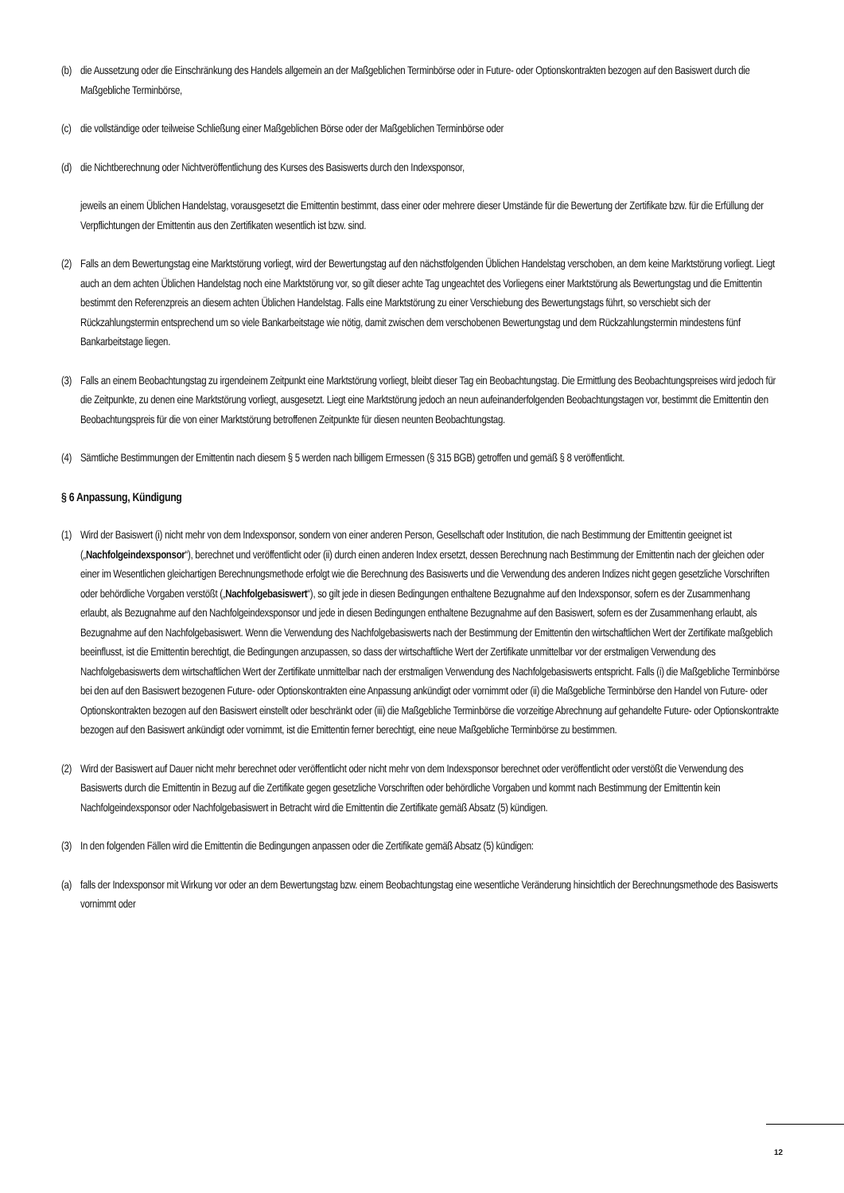(b)
die Aussetzung oder die Einschränkung des Handels allgemein an der Maßgeblichen Terminbörse oder in Future- oder Optionskontrakten bezogen auf den Basiswert durch die Maßgebliche Terminbörse,
(c)
die vollständige oder teilweise Schließung einer Maßgeblichen Börse oder der Maßgeblichen Terminbörse oder
(d)
die Nichtberechnung oder Nichtveröffentlichung des Kurses des Basiswerts durch den Indexsponsor,
jeweils an einem Üblichen Handelstag, vorausgesetzt die Emittentin bestimmt, dass einer oder mehrere dieser Umstände für die Bewertung der Zertifikate bzw. für die Erfüllung der Verpflichtungen der Emittentin aus den Zertifikaten wesentlich ist bzw. sind.
(2)
Falls an dem Bewertungstag eine Marktstörung vorliegt, wird der Bewertungstag auf den nächstfolgenden Üblichen Handelstag verschoben, an dem keine Marktstörung vorliegt. Liegt auch an dem achten Üblichen Handelstag noch eine Marktstörung vor, so gilt dieser achte Tag ungeachtet des Vorliegens einer Marktstörung als Bewertungstag und die Emittentin bestimmt den Referenzpreis an diesem achten Üblichen Handelstag. Falls eine Marktstörung zu einer Verschiebung des Bewertungstags führt, so verschiebt sich der Rückzahlungstermin entsprechend um so viele Bankarbeitstage wie nötig, damit zwischen dem verschobenen Bewertungstag und dem Rückzahlungstermin mindestens fünf Bankarbeitstage liegen.
(3)
Falls an einem Beobachtungstag zu irgendeinem Zeitpunkt eine Marktstörung vorliegt, bleibt dieser Tag ein Beobachtungstag. Die Ermittlung des Beobachtungspreises wird jedoch für die Zeitpunkte, zu denen eine Marktstörung vorliegt, ausgesetzt. Liegt eine Marktstörung jedoch an neun aufeinanderfolgenden Beobachtungstagen vor, bestimmt die Emittentin den Beobachtungspreis für die von einer Marktstörung betroffenen Zeitpunkte für diesen neunten Beobachtungstag.
(4)
Sämtliche Bestimmungen der Emittentin nach diesem § 5 werden nach billigem Ermessen (§ 315 BGB) getroffen und gemäß § 8 veröffentlicht.
§ 6 Anpassung, Kündigung
(1)
Wird der Basiswert (i) nicht mehr von dem Indexsponsor, sondern von einer anderen Person, Gesellschaft oder Institution, die nach Bestimmung der Emittentin geeignet ist („Nachfolgeindexsponsor“), berechnet und veröffentlicht oder (ii) durch einen anderen Index ersetzt, dessen Berechnung nach Bestimmung der Emittentin nach der gleichen oder einer im Wesentlichen gleichartigen Berechnungsmethode erfolgt wie die Berechnung des Basiswerts und die Verwendung des anderen Indizes nicht gegen gesetzliche Vorschriften oder behördliche Vorgaben verstößt („Nachfolgebasiswert“), so gilt jede in diesen Bedingungen enthaltene Bezugnahme auf den Indexsponsor, sofern es der Zusammenhang erlaubt, als Bezugnahme auf den Nachfolgeindexsponsor und jede in diesen Bedingungen enthaltene Bezugnahme auf den Basiswert, sofern es der Zusammenhang erlaubt, als Bezugnahme auf den Nachfolgebasiswert. Wenn die Verwendung des Nachfolgebasiswerts nach der Bestimmung der Emittentin den wirtschaftlichen Wert der Zertifikate maßgeblich beeinflusst, ist die Emittentin berechtigt, die Bedingungen anzupassen, so dass der wirtschaftliche Wert der Zertifikate unmittelbar vor der erstmaligen Verwendung des Nachfolgebasiswerts dem wirtschaftlichen Wert der Zertifikate unmittelbar nach der erstmaligen Verwendung des Nachfolgebasiswerts entspricht. Falls (i) die Maßgebliche Terminbörse bei den auf den Basiswert bezogenen Future- oder Optionskontrakten eine Anpassung ankündigt oder vornimmt oder (ii) die Maßgebliche Terminbörse den Handel von Future- oder Optionskontrakten bezogen auf den Basiswert einstellt oder beschränkt oder (iii) die Maßgebliche Terminbörse die vorzeitige Abrechnung auf gehandelte Future- oder Optionskontrakte bezogen auf den Basiswert ankündigt oder vornimmt, ist die Emittentin ferner berechtigt, eine neue Maßgebliche Terminbörse zu bestimmen.
(2)
Wird der Basiswert auf Dauer nicht mehr berechnet oder veröffentlicht oder nicht mehr von dem Indexsponsor berechnet oder veröffentlicht oder verstößt die Verwendung des Basiswerts durch die Emittentin in Bezug auf die Zertifikate gegen gesetzliche Vorschriften oder behördliche Vorgaben und kommt nach Bestimmung der Emittentin kein Nachfolgeindexsponsor oder Nachfolgebasiswert in Betracht wird die Emittentin die Zertifikate gemäß Absatz (5) kündigen.
(3)
In den folgenden Fällen wird die Emittentin die Bedingungen anpassen oder die Zertifikate gemäß Absatz (5) kündigen:
(a)
falls der Indexsponsor mit Wirkung vor oder an dem Bewertungstag bzw. einem Beobachtungstag eine wesentliche Veränderung hinsichtlich der Berechnungsmethode des Basiswerts vornimmt oder
12